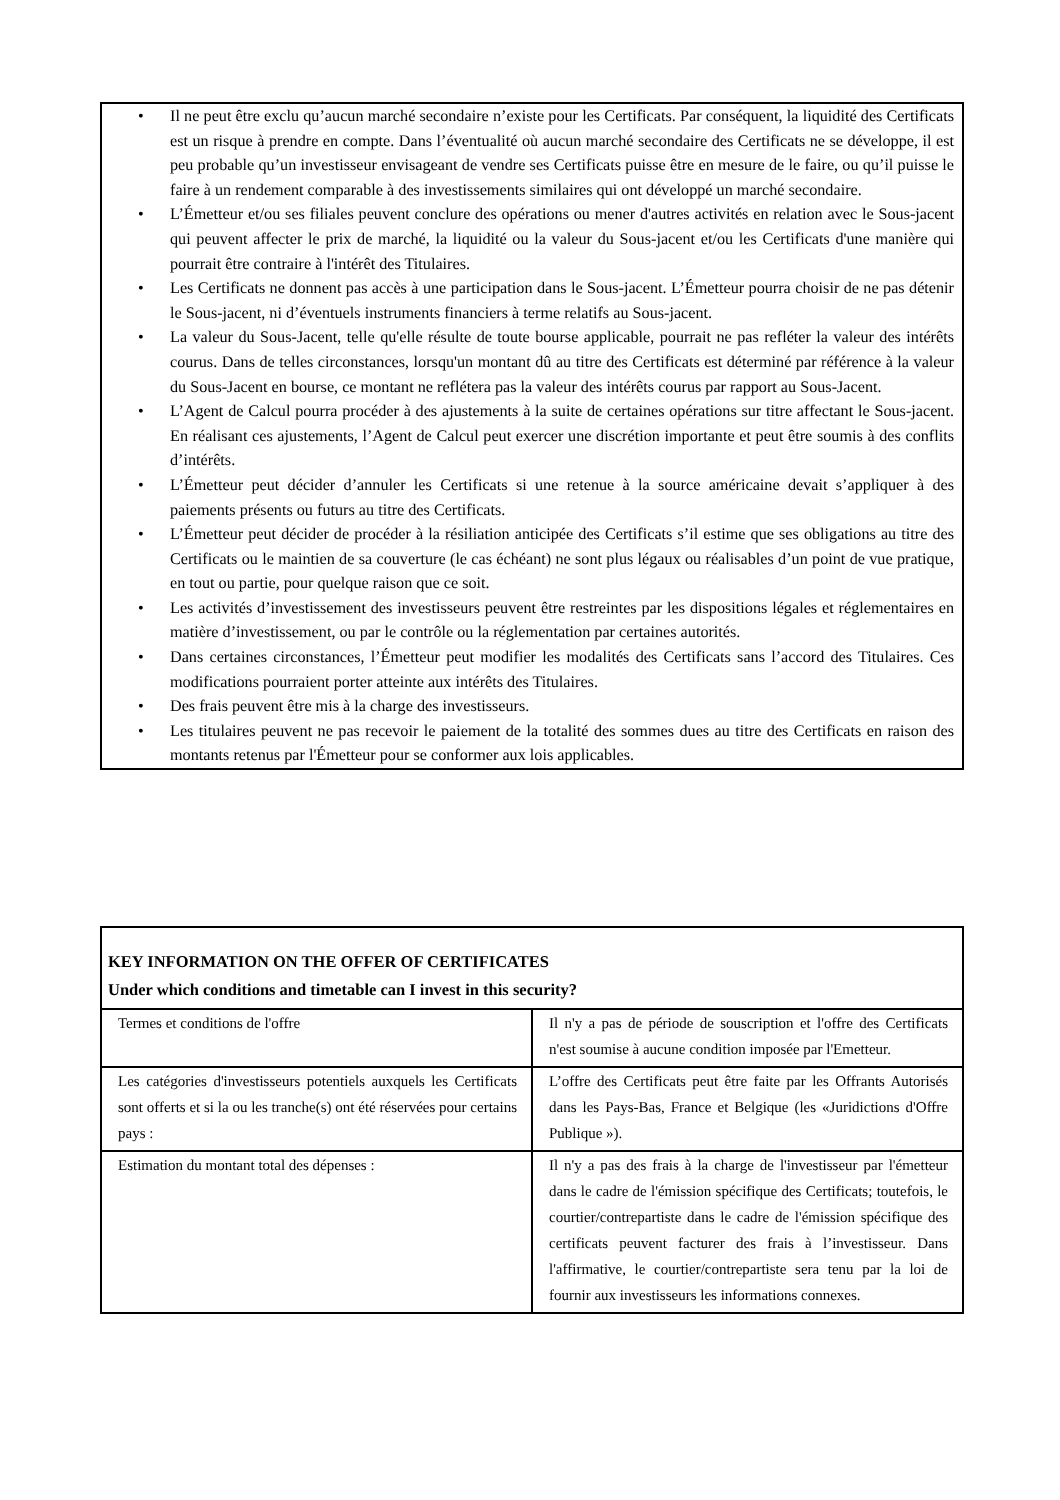• Il ne peut être exclu qu’aucun marché secondaire n’existe pour les Certificats. Par conséquent, la liquidité des Certificats est un risque à prendre en compte. Dans l’éventualité où aucun marché secondaire des Certificats ne se développe, il est peu probable qu’un investisseur envisageant de vendre ses Certificats puisse être en mesure de le faire, ou qu’il puisse le faire à un rendement comparable à des investissements similaires qui ont développé un marché secondaire.
• L’Émetteur et/ou ses filiales peuvent conclure des opérations ou mener d'autres activités en relation avec le Sous-jacent qui peuvent affecter le prix de marché, la liquidité ou la valeur du Sous-jacent et/ou les Certificats d'une manière qui pourrait être contraire à l'intérêt des Titulaires.
• Les Certificats ne donnent pas accès à une participation dans le Sous-jacent. L’Émetteur pourra choisir de ne pas détenir le Sous-jacent, ni d’éventuels instruments financiers à terme relatifs au Sous-jacent.
• La valeur du Sous-Jacent, telle qu'elle résulte de toute bourse applicable, pourrait ne pas refléter la valeur des intérêts courus. Dans de telles circonstances, lorsqu'un montant dû au titre des Certificats est déterminé par référence à la valeur du Sous-Jacent en bourse, ce montant ne reflétera pas la valeur des intérêts courus par rapport au Sous-Jacent.
• L’Agent de Calcul pourra procéder à des ajustements à la suite de certaines opérations sur titre affectant le Sous-jacent. En réalisant ces ajustements, l’Agent de Calcul peut exercer une discrétion importante et peut être soumis à des conflits d’intérêts.
• L’Émetteur peut décider d’annuler les Certificats si une retenue à la source américaine devait s’appliquer à des paiements présents ou futurs au titre des Certificats.
• L’Émetteur peut décider de procéder à la résiliation anticipée des Certificats s’il estime que ses obligations au titre des Certificats ou le maintien de sa couverture (le cas échéant) ne sont plus légaux ou réalisables d’un point de vue pratique, en tout ou partie, pour quelque raison que ce soit.
• Les activités d’investissement des investisseurs peuvent être restreintes par les dispositions légales et réglementaires en matière d’investissement, ou par le contrôle ou la réglementation par certaines autorités.
• Dans certaines circonstances, l’Émetteur peut modifier les modalités des Certificats sans l’accord des Titulaires. Ces modifications pourraient porter atteinte aux intérêts des Titulaires.
• Des frais peuvent être mis à la charge des investisseurs.
• Les titulaires peuvent ne pas recevoir le paiement de la totalité des sommes dues au titre des Certificats en raison des montants retenus par l'Émetteur pour se conformer aux lois applicables.
| KEY INFORMATION ON THE OFFER OF CERTIFICATES Under which conditions and timetable can I invest in this security? | |
| --- | --- |
| Termes et conditions de l'offre | Il n'y a pas de période de souscription et l'offre des Certificats n'est soumise à aucune condition imposée par l'Emetteur. |
| Les catégories d'investisseurs potentiels auxquels les Certificats sont offerts et si la ou les tranche(s) ont été réservées pour certains pays : | L’offre des Certificats peut être faite par les Offrants Autorisés dans les Pays-Bas, France et Belgique (les «Juridictions d'Offre Publique »). |
| Estimation du montant total des dépenses : | Il n'y a pas des frais à la charge de l'investisseur par l'émetteur dans le cadre de l'émission spécifique des Certificats; toutefois, le courtier/contrepartiste dans le cadre de l'émission spécifique des certificats peuvent facturer des frais à l’investisseur. Dans l'affirmative, le courtier/contrepartiste sera tenu par la loi de fournir aux investisseurs les informations connexes. |